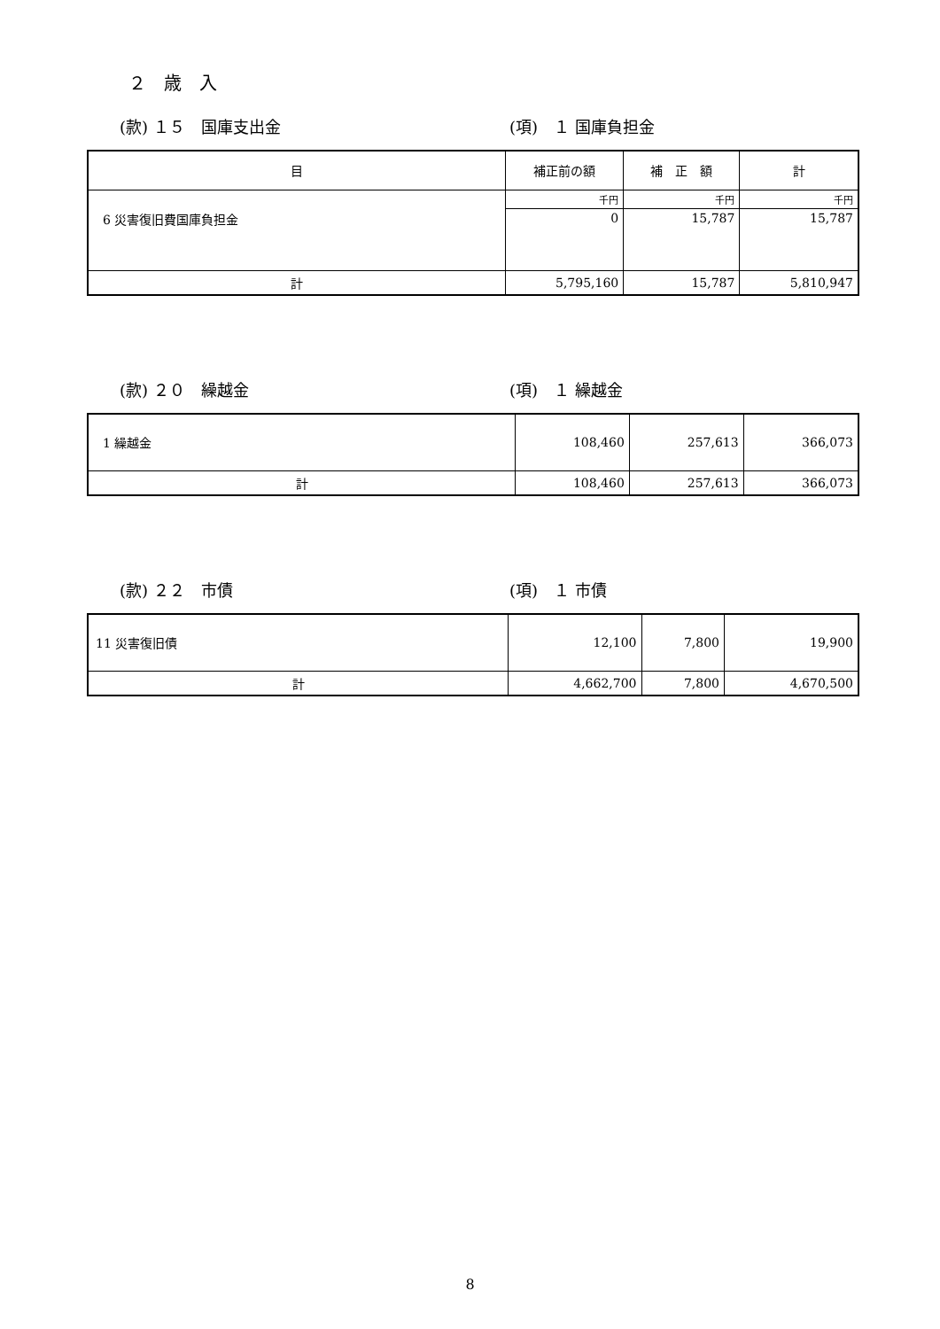２　歳　入
(款) １５　国庫支出金 (項)　１ 国庫負担金
| 目 | 補正前の額 | 補 正 額 | 計 |
| --- | --- | --- | --- |
| 6 災害復旧費国庫負担金 | 千円 | 千円 | 千円 |
| | 0 | 15,787 | 15,787 |
| 計 | 5,795,160 | 15,787 | 5,810,947 |
(款) ２０　繰越金 (項)　１ 繰越金
| 1 繰越金 | 108,460 | 257,613 | 366,073 |
| 計 | 108,460 | 257,613 | 366,073 |
(款) ２２　市債 (項)　１ 市債
| 11 災害復旧債 | 12,100 | 7,800 | 19,900 |
| 計 | 4,662,700 | 7,800 | 4,670,500 |
8